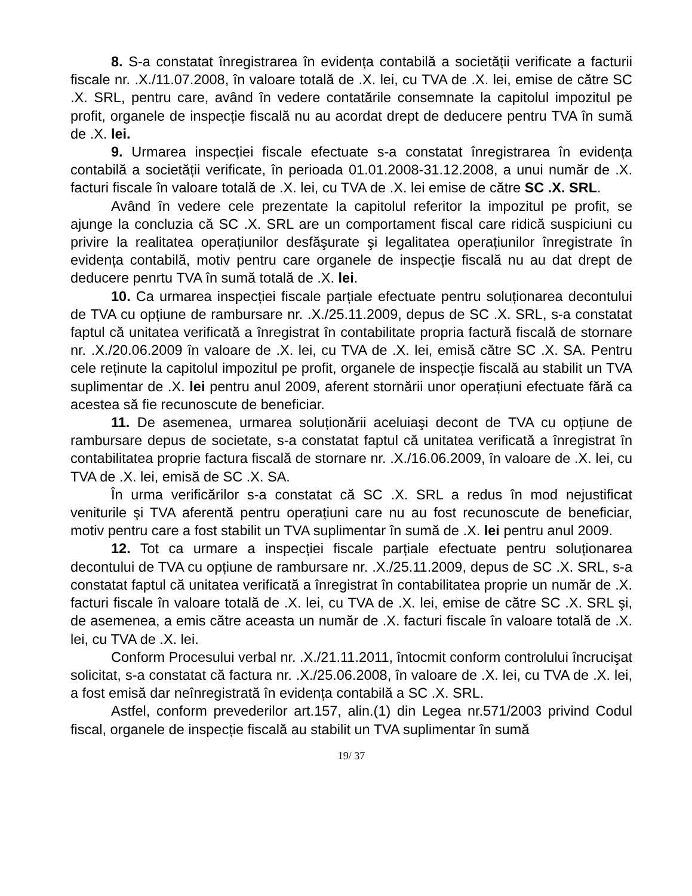8. S-a constatat înregistrarea în evidența contabilă a societății verificate a facturii fiscale nr. .X./11.07.2008, în valoare totală de .X. lei, cu TVA de .X. lei, emise de către SC .X. SRL, pentru care, având în vedere contatările consemnate la capitolul impozitul pe profit, organele de inspecție fiscală nu au acordat drept de deducere pentru TVA în sumă de .X. lei.
9. Urmarea inspecției fiscale efectuate s-a constatat înregistrarea în evidența contabilă a societății verificate, în perioada 01.01.2008-31.12.2008, a unui număr de .X. facturi fiscale în valoare totală de .X. lei, cu TVA de .X. lei emise de către SC .X. SRL.
Având în vedere cele prezentate la capitolul referitor la impozitul pe profit, se ajunge la concluzia că SC .X. SRL are un comportament fiscal care ridică suspiciuni cu privire la realitatea operațiunilor desfăşurate şi legalitatea operațiunilor înregistrate în evidența contabilă, motiv pentru care organele de inspecție fiscală nu au dat drept de deducere penrtu TVA în sumă totală de .X. lei.
10. Ca urmarea inspecției fiscale parțiale efectuate pentru soluționarea decontului de TVA cu opțiune de rambursare nr. .X./25.11.2009, depus de SC .X. SRL, s-a constatat faptul că unitatea verificată a înregistrat în contabilitate propria factură fiscală de stornare nr. .X./20.06.2009 în valoare de .X. lei, cu TVA de .X. lei, emisă către SC .X. SA. Pentru cele reținute la capitolul impozitul pe profit, organele de inspecție fiscală au stabilit un TVA suplimentar de .X. lei pentru anul 2009, aferent stornării unor operațiuni efectuate fără ca acestea să fie recunoscute de beneficiar.
11. De asemenea, urmarea soluționării aceluiaşi decont de TVA cu opțiune de rambursare depus de societate, s-a constatat faptul că unitatea verificată a înregistrat în contabilitatea proprie factura fiscală de stornare nr. .X./16.06.2009, în valoare de .X. lei, cu TVA de .X. lei, emisă de SC .X. SA.
În urma verificărilor s-a constatat că SC .X. SRL a redus în mod nejustificat veniturile şi TVA aferentă pentru operațiuni care nu au fost recunoscute de beneficiar, motiv pentru care a fost stabilit un TVA suplimentar în sumă de .X. lei pentru anul 2009.
12. Tot ca urmare a inspecției fiscale parțiale efectuate pentru soluționarea decontului de TVA cu opțiune de rambursare nr. .X./25.11.2009, depus de SC .X. SRL, s-a constatat faptul că unitatea verificată a înregistrat în contabilitatea proprie un număr de .X. facturi fiscale în valoare totală de .X. lei, cu TVA de .X. lei, emise de către SC .X. SRL şi, de asemenea, a emis către aceasta un număr de .X. facturi fiscale în valoare totală de .X. lei, cu TVA de .X. lei.
Conform Procesului verbal nr. .X./21.11.2011, întocmit conform controlului încrucişat solicitat, s-a constatat că factura nr. .X./25.06.2008, în valoare de .X. lei, cu TVA de .X. lei, a fost emisă dar neînregistrată în evidența contabilă a SC .X. SRL.
Astfel, conform prevederilor art.157, alin.(1) din Legea nr.571/2003 privind Codul fiscal, organele de inspecție fiscală au stabilit un TVA suplimentar în sumă
19/ 37